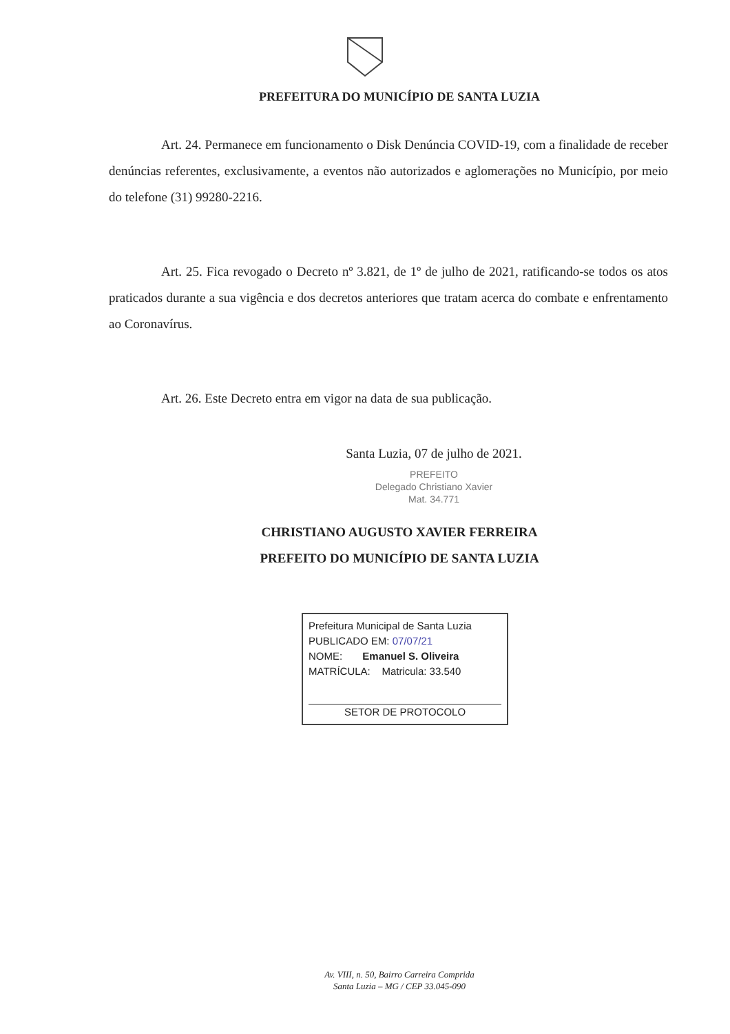PREFEITURA DO MUNICÍPIO DE SANTA LUZIA
Art. 24. Permanece em funcionamento o Disk Denúncia COVID-19, com a finalidade de receber denúncias referentes, exclusivamente, a eventos não autorizados e aglomerações no Município, por meio do telefone (31) 99280-2216.
Art. 25. Fica revogado o Decreto nº 3.821, de 1º de julho de 2021, ratificando-se todos os atos praticados durante a sua vigência e dos decretos anteriores que tratam acerca do combate e enfrentamento ao Coronavírus.
Art. 26. Este Decreto entra em vigor na data de sua publicação.
Santa Luzia, 07 de julho de 2021.
PREFEITO
Delegado Christiano Xavier
Mat. 34.771
CHRISTIANO AUGUSTO XAVIER FERREIRA
PREFEITO DO MUNICÍPIO DE SANTA LUZIA
Prefeitura Municipal de Santa Luzia
PUBLICADO EM: 07/07/21
NOME: Emanuel S. Oliveira
MATRÍCULA: Matricula: 33.540
SETOR DE PROTOCOLO
Av. VIII, n. 50, Bairro Carreira Comprida
Santa Luzia – MG / CEP 33.045-090